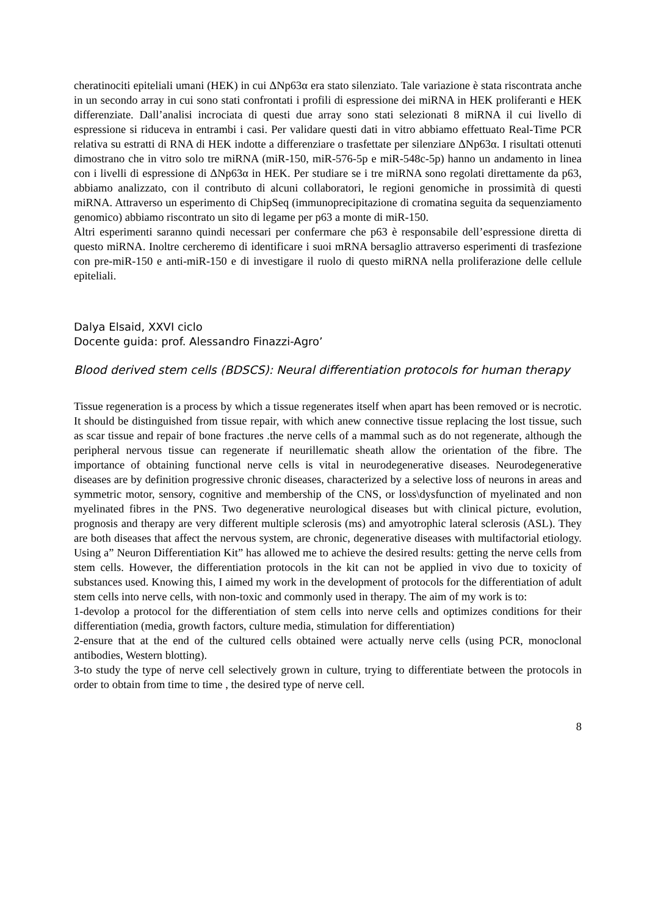cheratinociti epiteliali umani (HEK) in cui ΔNp63α era stato silenziato. Tale variazione è stata riscontrata anche in un secondo array in cui sono stati confrontati i profili di espressione dei miRNA in HEK proliferanti e HEK differenziate. Dall’analisi incrociata di questi due array sono stati selezionati 8 miRNA il cui livello di espressione si riduceva in entrambi i casi. Per validare questi dati in vitro abbiamo effettuato Real-Time PCR relativa su estratti di RNA di HEK indotte a differenziare o trasfettate per silenziare ΔNp63α. I risultati ottenuti dimostrano che in vitro solo tre miRNA (miR-150, miR-576-5p e miR-548c-5p) hanno un andamento in linea con i livelli di espressione di ΔNp63α in HEK. Per studiare se i tre miRNA sono regolati direttamente da p63, abbiamo analizzato, con il contributo di alcuni collaboratori, le regioni genomiche in prossimità di questi miRNA. Attraverso un esperimento di ChipSeq (immunoprecipitazione di cromatina seguita da sequenziamento genomico) abbiamo riscontrato un sito di legame per p63 a monte di miR-150.
Altri esperimenti saranno quindi necessari per confermare che p63 è responsabile dell’espressione diretta di questo miRNA. Inoltre cercheremo di identificare i suoi mRNA bersaglio attraverso esperimenti di trasfezione con pre-miR-150 e anti-miR-150 e di investigare il ruolo di questo miRNA nella proliferazione delle cellule epiteliali.
Dalya Elsaid, XXVI ciclo
Docente guida: prof. Alessandro Finazzi-Agro’
Blood derived stem cells (BDSCS): Neural differentiation protocols for human therapy
Tissue regeneration is a process by which a tissue regenerates itself when apart has been removed or is necrotic. It should be distinguished from tissue repair, with which anew connective tissue replacing the lost tissue, such as scar tissue and repair of bone fractures .the nerve cells of a mammal such as do not regenerate, although the peripheral nervous tissue can regenerate if neurillematic sheath allow the orientation of the fibre. The importance of obtaining functional nerve cells is vital in neurodegenerative diseases. Neurodegenerative diseases are by definition progressive chronic diseases, characterized by a selective loss of neurons in areas and symmetric motor, sensory, cognitive and membership of the CNS, or loss\dysfunction of myelinated and non myelinated fibres in the PNS. Two degenerative neurological diseases but with clinical picture, evolution, prognosis and therapy are very different multiple sclerosis (ms) and amyotrophic lateral sclerosis (ASL). They are both diseases that affect the nervous system, are chronic, degenerative diseases with multifactorial etiology. Using a” Neuron Differentiation Kit” has allowed me to achieve the desired results: getting the nerve cells from stem cells. However, the differentiation protocols in the kit can not be applied in vivo due to toxicity of substances used. Knowing this, I aimed my work in the development of protocols for the differentiation of adult stem cells into nerve cells, with non-toxic and commonly used in therapy. The aim of my work is to:
1-devolop a protocol for the differentiation of stem cells into nerve cells and optimizes conditions for their differentiation (media, growth factors, culture media, stimulation for differentiation)
2-ensure that at the end of the cultured cells obtained were actually nerve cells (using PCR, monoclonal antibodies, Western blotting).
3-to study the type of nerve cell selectively grown in culture, trying to differentiate between the protocols in order to obtain from time to time , the desired type of nerve cell.
8